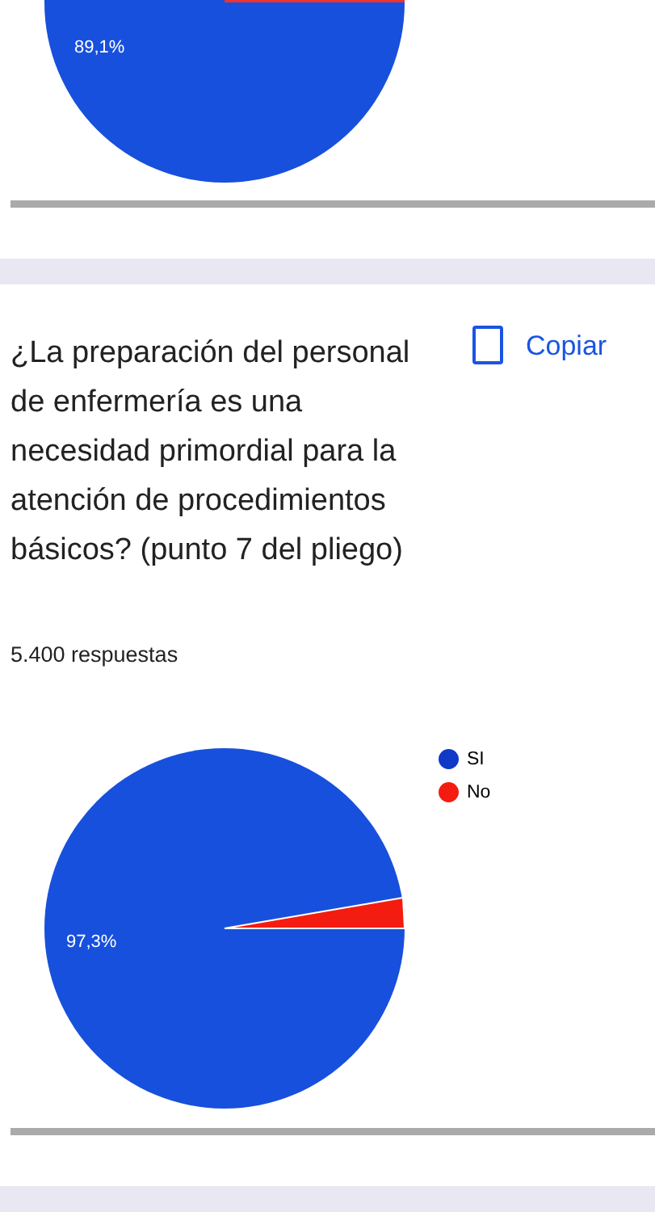89,1%
¿La preparación del personal de enfermería es una necesidad primordial para la atención de procedimientos básicos? (punto 7 del pliego)
Copiar
5.400 respuestas
SI
No
97,3%